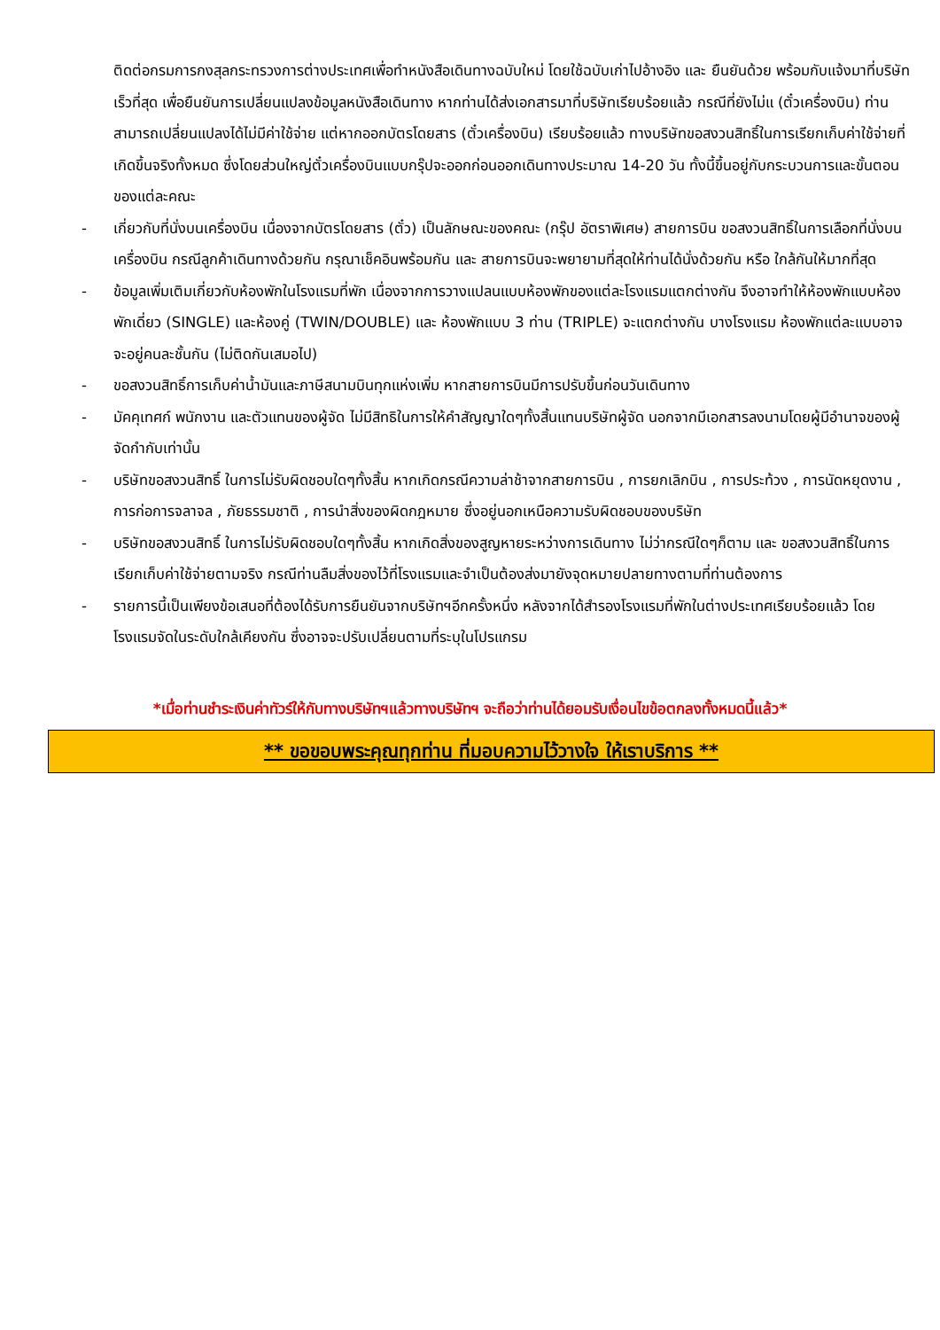ติดต่อกรมการกงสุลกระทรวงการต่างประเทศเพื่อทำหนังสือเดินทางฉบับใหม่ โดยใช้ฉบับเก่าไปอ้างอิง และ ยืนยันด้วย พร้อมกับแจ้งมาที่บริษัทเร็วที่สุด เพื่อยืนยันการเปลี่ยนแปลงข้อมูลหนังสือเดินทาง หากท่านได้ส่งเอกสารมาที่บริษัทเรียบร้อยแล้ว กรณีที่ยังไม่แ (ตั๋วเครื่องบิน) ท่านสามารถเปลี่ยนแปลงได้ไม่มีค่าใช้จ่าย แต่หากออกบัตรโดยสาร (ตั๋วเครื่องบิน) เรียบร้อยแล้ว ทางบริษัทขอสงวนสิทธิ์ในการเรียกเก็บค่าใช้จ่ายที่เกิดขึ้นจริงทั้งหมด ซึ่งโดยส่วนใหญ่ตั๋วเครื่องบินแบบกรุ๊ปจะออกก่อนออกเดินทางประมาณ 14-20 วัน ทั้งนี้ขึ้นอยู่กับกระบวนการและขั้นตอนของแต่ละคณะ
- เกี่ยวกับที่นั่งบนเครื่องบิน เนื่องจากบัตรโดยสาร (ตั๋ว) เป็นลักษณะของคณะ (กรุ๊ป อัตราพิเศษ) สายการบิน ขอสงวนสิทธิ์ในการเลือกที่นั่งบนเครื่องบิน กรณีลูกค้าเดินทางด้วยกัน กรุณาเช็คอินพร้อมกัน และ สายการบินจะพยายามที่สุดให้ท่านได้นั่งด้วยกัน หรือ ใกล้กันให้มากที่สุด
- ข้อมูลเพิ่มเติมเกี่ยวกับห้องพักในโรงแรมที่พัก เนื่องจากการวางแปลนแบบห้องพักของแต่ละโรงแรมแตกต่างกัน จึงอาจทำให้ห้องพักแบบห้องพักเดี่ยว (SINGLE) และห้องคู่ (TWIN/DOUBLE) และ ห้องพักแบบ 3 ท่าน (TRIPLE) จะแตกต่างกัน บางโรงแรม ห้องพักแต่ละแบบอาจจะอยู่คนละชั้นกัน (ไม่ติดกันเสมอไป)
- ขอสงวนสิทธิ์การเก็บค่าน้ำมันและภาษีสนามบินทุกแห่งเพิ่ม หากสายการบินมีการปรับขึ้นก่อนวันเดินทาง
- มัคคุเทศก์ พนักงาน และตัวแทนของผู้จัด ไม่มีสิทธิในการให้คำสัญญาใดๆทั้งสิ้นแทนบริษัทผู้จัด นอกจากมีเอกสารลงนามโดยผู้มีอำนาจของผู้จัดกำกับเท่านั้น
- บริษัทขอสงวนสิทธิ์ ในการไม่รับผิดชอบใดๆทั้งสิ้น หากเกิดกรณีความล่าช้าจากสายการบิน , การยกเลิกบิน , การประท้วง , การนัดหยุดงาน , การก่อการจลาจล , ภัยธรรมชาติ , การนำสิ่งของผิดกฎหมาย ซึ่งอยู่นอกเหนือความรับผิดชอบของบริษัท
- บริษัทขอสงวนสิทธิ์ ในการไม่รับผิดชอบใดๆทั้งสิ้น หากเกิดสิ่งของสูญหายระหว่างการเดินทาง ไม่ว่ากรณีใดๆก็ตาม และ ขอสงวนสิทธิ์ในการเรียกเก็บค่าใช้จ่ายตามจริง กรณีท่านลืมสิ่งของไว้ที่โรงแรมและจำเป็นต้องส่งมายังจุดหมายปลายทางตามที่ท่านต้องการ
- รายการนี้เป็นเพียงข้อเสนอที่ต้องได้รับการยืนยันจากบริษัทฯอีกครั้งหนึ่ง หลังจากได้สำรองโรงแรมที่พักในต่างประเทศเรียบร้อยแล้ว โดยโรงแรมจัดในระดับใกล้เคียงกัน ซึ่งอาจจะปรับเปลี่ยนตามที่ระบุในโปรแกรม
*เมื่อท่านชำระเงินค่าทัวร์ให้กับทางบริษัทฯแล้วทางบริษัทฯ จะถือว่าท่านได้ยอมรับเงื่อนไขข้อตกลงทั้งหมดนี้แล้ว*
** ขอขอบพระคุณทุกท่าน ที่มอบความไว้วางใจ ให้เราบริการ **